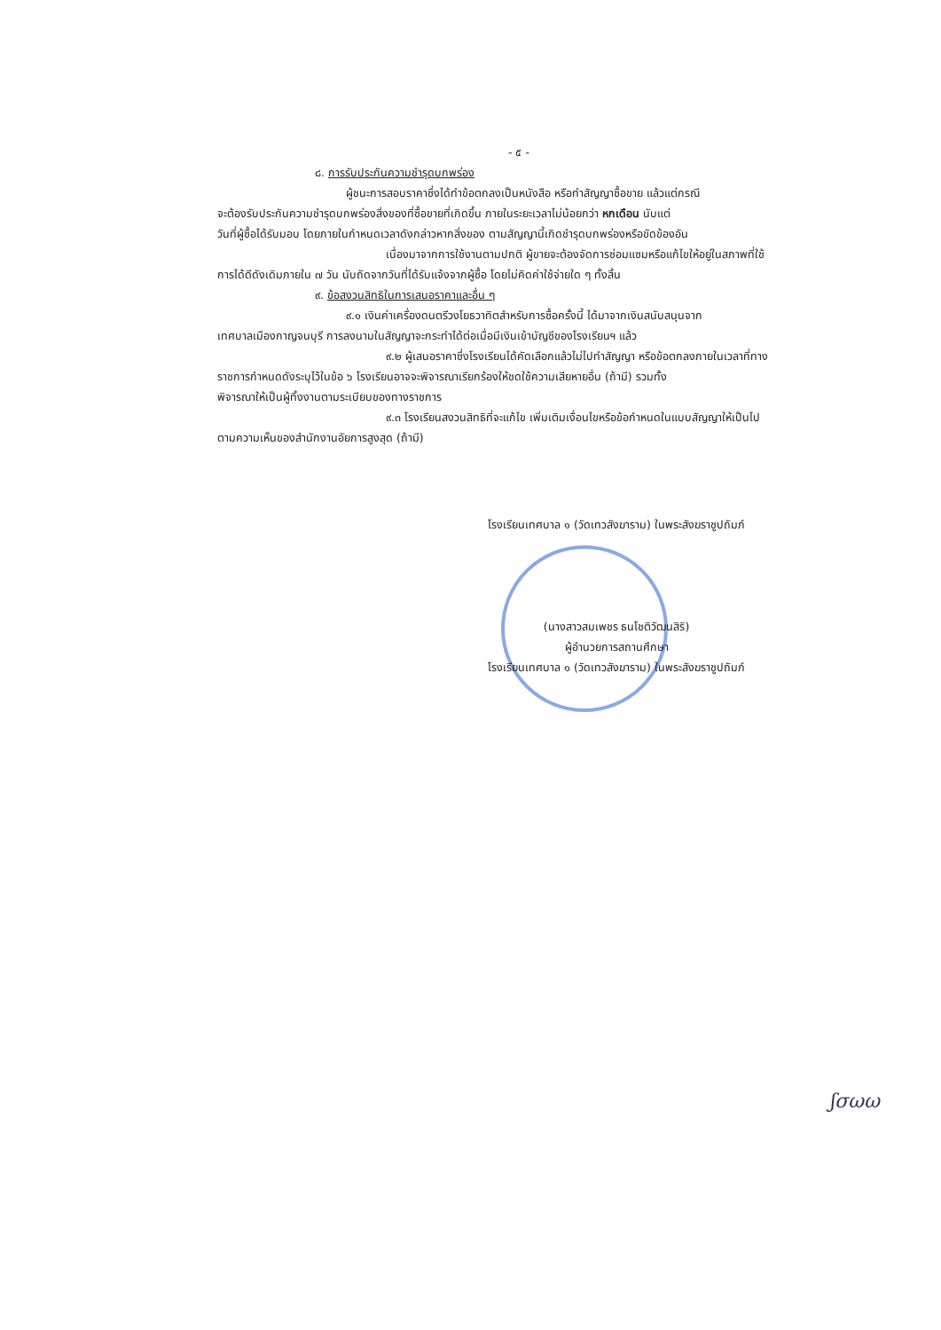- ๕ -
๘. การรับประกันความชำรุดบกพร่อง
ผู้ชนะการสอบราคาซึ่งได้ทำข้อตกลงเป็นหนังสือ หรือทำสัญญาซื้อขาย แล้วแต่กรณี
จะต้องรับประกันความชำรุดบกพร่องสิ่งของที่ซื้อขายที่เกิดขึ้น ภายในระยะเวลาไม่น้อยกว่า หกเดือน นับแต่
วันที่ผู้ซื้อได้รับมอบ โดยภายในกำหนดเวลาดังกล่าวหากสิ่งของ ตามสัญญานี้เกิดชำรุดบกพร่องหรือขัดข้องอัน
เนื่องมาจากการใช้งานตามปกติ ผู้ขายจะต้องจัดการซ่อมแซมหรือแก้ไขให้อยู่ในสภาพที่ใช้
การได้ดีดังเดิมภายใน ๗ วัน นับถัดจากวันที่ได้รับแจ้งจากผู้ซื้อ โดยไม่คิดค่าใช้จ่ายใด ๆ ทั้งสิ้น
๙. ข้อสงวนสิทธิในการเสนอราคาและอื่น ๆ
๙.๑ เงินค่าเครื่องดนตรีวงโยธวาทิตสำหรับการซื้อครั้งนี้ ได้มาจากเงินสนับสนุนจาก
เทศบาลเมืองกาญจนบุรี การลงนามในสัญญาจะกระทำได้ต่อเมื่อมีเงินเข้าบัญชีของโรงเรียนฯ แล้ว
๙.๒ ผู้เสนอราคาซึ่งโรงเรียนได้คัดเลือกแล้วไม่ไปทำสัญญา หรือข้อตกลงภายในเวลาที่ทาง
ราชการกำหนดดังระบุไว้ในข้อ ๖ โรงเรียนอาจจะพิจารณาเรียกร้องให้ชดใช้ความเสียหายอื่น (ถ้ามี) รวมทั้ง
พิจารณาให้เป็นผู้ทิ้งงานตามระเบียบของทางราชการ
๙.๓ โรงเรียนสงวนสิทธิที่จะแก้ไข เพิ่มเติมเงื่อนไขหรือข้อกำหนดในแบบสัญญาให้เป็นไป
ตามความเห็นของสำนักงานอัยการสูงสุด (ถ้ามี)
โรงเรียนเทศบาล ๑ (วัดเทวสังฆาราม) ในพระสังฆราชูปถัมภ์
(นางสาวสมเพชร ธนโชติวัฒนสิริ)
ผู้อำนวยการสถานศึกษา
โรงเรียนเทศบาล ๑ (วัดเทวสังฆาราม) ในพระสังฆราชูปถัมภ์
ʃσωω